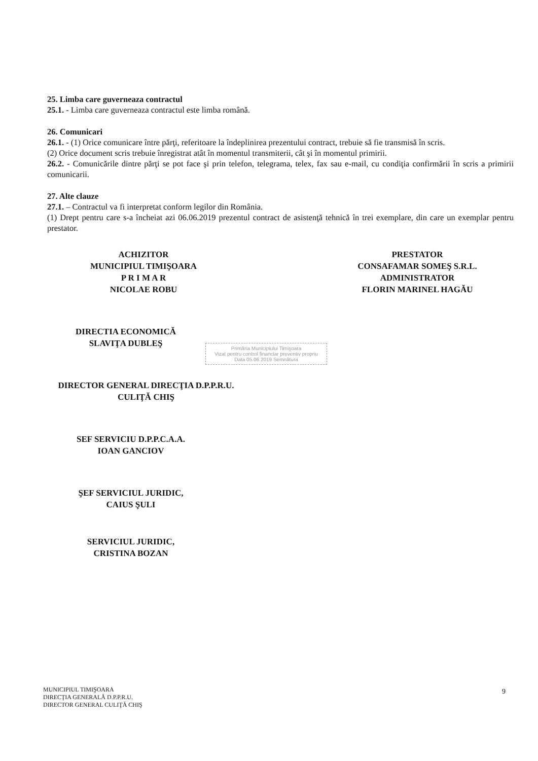25. Limba care guverneaza contractul
25.1. - Limba care guverneaza contractul este limba română.
26. Comunicari
26.1. - (1) Orice comunicare între părţi, referitoare la îndeplinirea prezentului contract, trebuie să fie transmisă în scris.
(2) Orice document scris trebuie înregistrat atât în momentul transmiterii, cât şi în momentul primirii.
26.2. - Comunicările dintre părţi se pot face şi prin telefon, telegrama, telex, fax sau e-mail, cu condiţia confirmării în scris a primirii comunicarii.
27. Alte clauze
27.1. – Contractul va fi interpretat conform legilor din România.
(1) Drept pentru care s-a încheiat azi 06.06.2019 prezentul contract de asistenţă tehnică în trei exemplare, din care un exemplar pentru prestator.
ACHIZITOR
MUNICIPIUL TIMIŞOARA
P R I M A R
NICOLAE ROBU
PRESTATOR
CONSAFAMAR SOMEŞ S.R.L.
ADMINISTRATOR
FLORIN MARINEL HAGĂU
DIRECTIA ECONOMICĂ
SLAVIŢA DUBLEŞ
DIRECTOR GENERAL DIRECŢIA D.P.P.R.U.
CULIŢĂ CHIŞ
SEF SERVICIU D.P.P.C.A.A.
IOAN GANCIOV
ŞEF SERVICIUL JURIDIC,
CAIUS ŞULI
SERVICIUL JURIDIC,
CRISTINA BOZAN
Primăria Municipiului Timişoara
Vizat pentru control financiar preventiv propriu
Data 05.06.2019 Semnătura
MUNICIPIUL TIMIŞOARA
DIRECŢIA GENERALĂ D.P.P.R.U.
DIRECTOR GENERAL CULIŢĂ CHIŞ
9